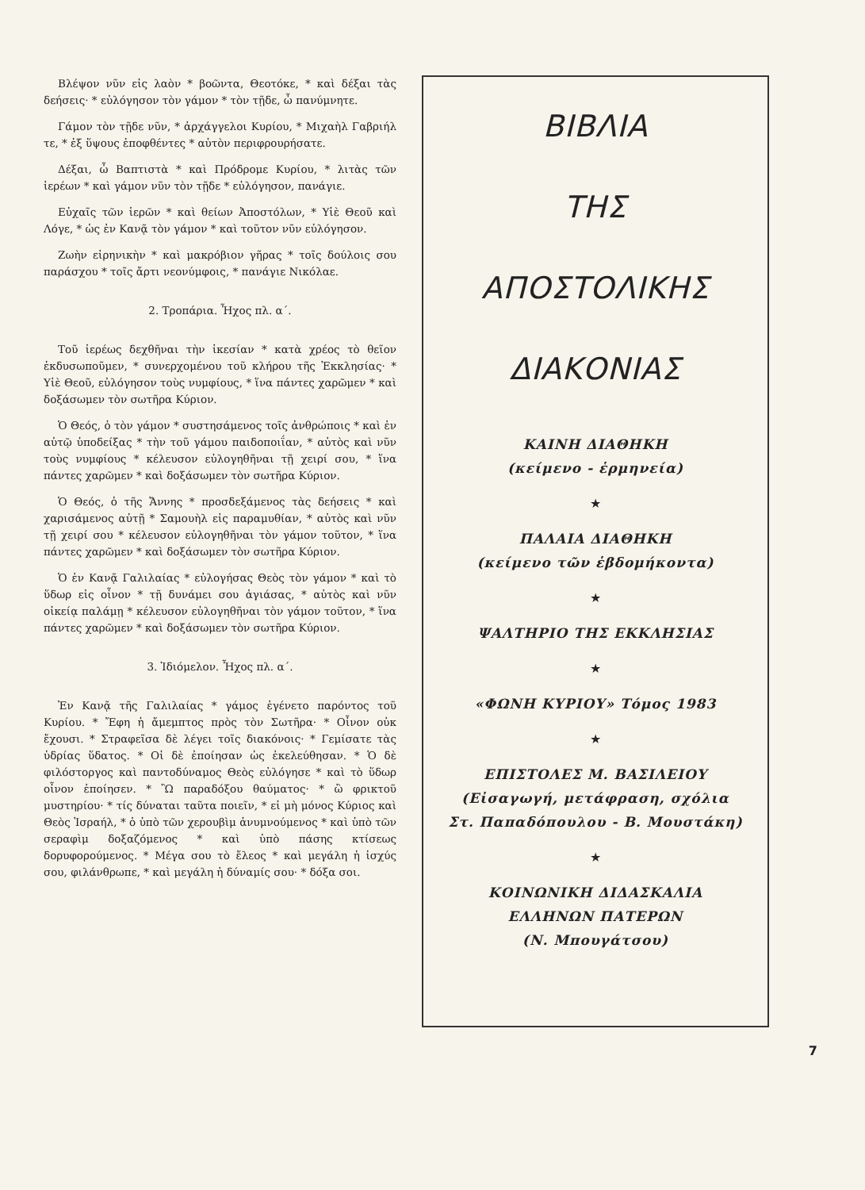Βλέψον νῦν εἰς λαὸν * βοῶντα, Θεοτόκε, * καὶ δέξαι τὰς δεήσεις· * εὐλόγησον τὸν γάμον * τὸν τῇδε, ὦ πανύμνητε.
Γάμον τὸν τῇδε νῦν, * ἀρχάγγελοι Κυρίου, * Μιχαὴλ Γαβριήλ τε, * ἐξ ὕψους ἐποφθέντες * αὐτὸν περιφρουρήσατε.
Δέξαι, ὦ Βαπτιστὰ * καὶ Πρόδρομε Κυρίου, * λιτὰς τῶν ἱερέων * καὶ γάμον νῦν τὸν τῇδε * εὐλόγησον, πανάγιε.
Εὐχαῖς τῶν ἱερῶν * καὶ θείων Ἀποστόλων, * Υἱὲ Θεοῦ καὶ Λόγε, * ὡς ἐν Κανᾷ τὸν γάμον * καὶ τοῦτον νῦν εὐλόγησον.
Ζωὴν εἰρηνικὴν * καὶ μακρόβιον γῆρας * τοῖς δούλοις σου παράσχου * τοῖς ἄρτι νεονύμφοις, * πανάγιε Νικόλαε.
2. Τροπάρια. Ἦχος πλ. α΄.
Τοῦ ἱερέως δεχθῆναι τὴν ἱκεσίαν * κατὰ χρέος τὸ θεῖον ἐκδυσωποῦμεν, * συνερχομένου τοῦ κλήρου τῆς Ἐκκλησίας· * Υἱὲ Θεοῦ, εὐλόγησον τοὺς νυμφίους, * ἵνα πάντες χαρῶμεν * καὶ δοξάσωμεν τὸν σωτῆρα Κύριον.
Ὁ Θεός, ὁ τὸν γάμον * συστησάμενος τοῖς ἀνθρώποις * καὶ ἐν αὐτῷ ὑποδείξας * τὴν τοῦ γάμου παιδοποιΐαν, * αὐτὸς καὶ νῦν τοὺς νυμφίους * κέλευσον εὐλογηθῆναι τῇ χειρί σου, * ἵνα πάντες χαρῶμεν * καὶ δοξάσωμεν τὸν σωτῆρα Κύριον.
Ὁ Θεός, ὁ τῆς Ἄννης * προσδεξάμενος τὰς δεήσεις * καὶ χαρισάμενος αὐτῇ * Σαμουὴλ εἰς παραμυθίαν, * αὐτὸς καὶ νῦν τῇ χειρί σου * κέλευσον εὐλογηθῆναι τὸν γάμον τοῦτον, * ἵνα πάντες χαρῶμεν * καὶ δοξάσωμεν τὸν σωτῆρα Κύριον.
Ὁ ἐν Κανᾷ Γαλιλαίας * εὐλογήσας Θεὸς τὸν γάμον * καὶ τὸ ὕδωρ εἰς οἶνον * τῇ δυνάμει σου ἁγιάσας, * αὐτὸς καὶ νῦν οἰκείᾳ παλάμῃ * κέλευσον εὐλογηθῆναι τὸν γάμον τοῦτον, * ἵνα πάντες χαρῶμεν * καὶ δοξάσωμεν τὸν σωτῆρα Κύριον.
3. Ἰδιόμελον. Ἦχος πλ. α΄.
Ἐν Κανᾷ τῆς Γαλιλαίας * γάμος ἐγένετο παρόντος τοῦ Κυρίου. * Ἔφη ἡ ἄμεμπτος πρὸς τὸν Σωτῆρα· * Οἶνον οὐκ ἔχουσι. * Στραφεῖσα δὲ λέγει τοῖς διακόνοις· * Γεμίσατε τὰς ὑδρίας ὕδατος. * Οἱ δὲ ἐποίησαν ὡς ἐκελεύθησαν. * Ὁ δὲ φιλόστοργος καὶ παντοδύναμος Θεὸς εὐλόγησε * καὶ τὸ ὕδωρ οἶνον ἐποίησεν. * Ὢ παραδόξου θαύματος· * ὢ φρικτοῦ μυστηρίου· * τίς δύναται ταῦτα ποιεῖν, * εἰ μὴ μόνος Κύριος καὶ Θεὸς Ἰσραήλ, * ὁ ὑπὸ τῶν χερουβὶμ ἀνυμνούμενος * καὶ ὑπὸ τῶν σεραφὶμ δοξαζόμενος * καὶ ὑπὸ πάσης κτίσεως δορυφορούμενος. * Μέγα σου τὸ ἔλεος * καὶ μεγάλη ἡ ἰσχύς σου, φιλάνθρωπε, * καὶ μεγάλη ἡ δύναμίς σου· * δόξα σοι.
ΒΙΒΛΙΑ
ΤΗΣ
ΑΠΟΣΤΟΛΙΚΗΣ
ΔΙΑΚΟΝΙΑΣ
ΚΑΙΝΗ ΔΙΑΘΗΚΗ
(κείμενο - ἑρμηνεία)
★
ΠΑΛΑΙΑ ΔΙΑΘΗΚΗ
(κείμενο τῶν ἑβδομήκοντα)
★
ΨΑΛΤΗΡΙΟ ΤΗΣ ΕΚΚΛΗΣΙΑΣ
★
«ΦΩΝΗ ΚΥΡΙΟΥ» Τόμος 1983
★
ΕΠΙΣΤΟΛΕΣ Μ. ΒΑΣΙΛΕΙΟΥ
(Εἰσαγωγή, μετάφραση, σχόλια
Στ. Παπαδόπουλου - Β. Μουστάκη)
★
ΚΟΙΝΩΝΙΚΗ ΔΙΔΑΣΚΑΛΙΑ
ΕΛΛΗΝΩΝ ΠΑΤΕΡΩΝ
(Ν. Μπουγάτσου)
7